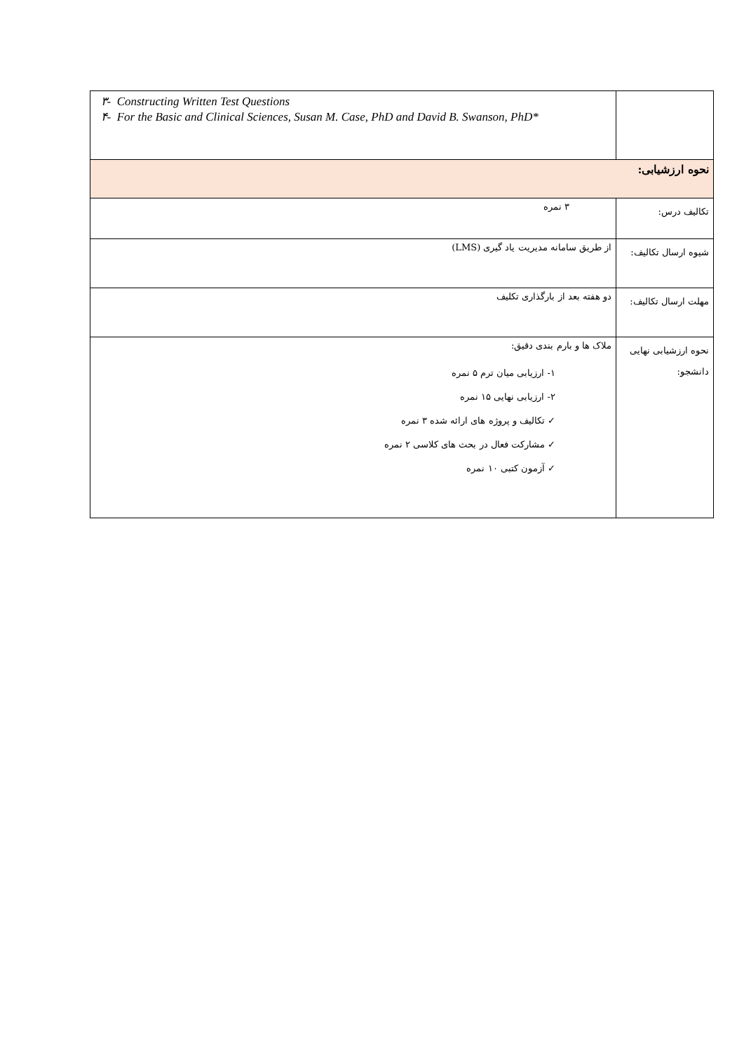| | ٣- Constructing Written Test Questions ۴- For the Basic and Clinical Sciences, Susan M. Case, PhD and David B. Swanson, PhD* |
| نحوه ارزشیابی: | |
| تکالیف درس: | ٣ نمره |
| شیوه ارسال تکالیف: | از طریق سامانه مدیریت یاد گیری (LMS) |
| مهلت ارسال تکالیف: | دو هفته بعد از بارگذاری تکلیف |
| نحوه ارزشیابی نهایی دانشجو: | ملاک ها و بارم بندی دقیق: ١- ارزیابی میان ترم ۵ نمره ٢- ارزیابی نهایی ١۵ نمره ✓ تکالیف و پروژه های ارائه شده ٣ نمره ✓ مشارکت فعال در بحث های کلاسی ٢ نمره ✓ آزمون کتبی ١٠ نمره |